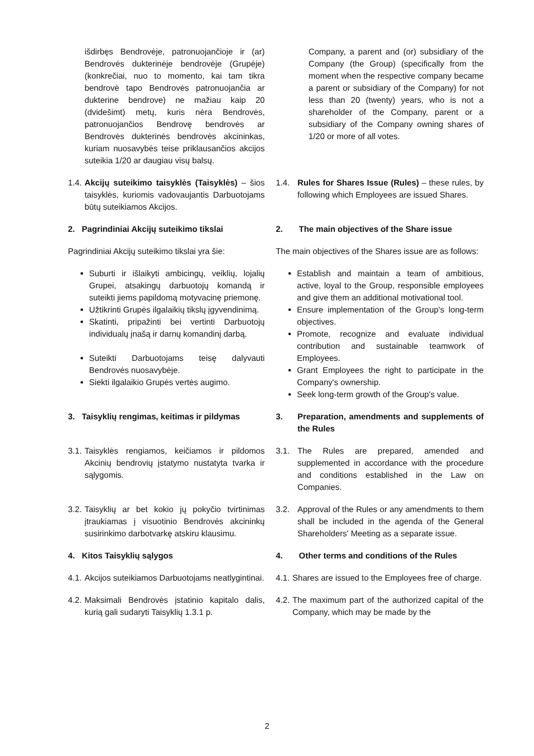| išdirbęs Bendrovėje, patronuojančioje ir (ar) Bendrovės dukterinėje bendrovėje (Grupėje) (konkrečiai, nuo to momento, kai tam tikra bendrovė tapo Bendrovės patronuojančia ar dukterine bendrove) ne mažiau kaip 20 (dvidešimt) metų, kuris nėra Bendrovės, patronuojančios Bendrovę bendrovės ar Bendrovės dukterinės bendrovės akcininkas, kuriam nuosavybės teise priklausančios akcijos suteikia 1/20 ar daugiau visų balsų. | Company, a parent and (or) subsidiary of the Company (the Group) (specifically from the moment when the respective company became a parent or subsidiary of the Company) for not less than 20 (twenty) years, who is not a shareholder of the Company, parent or a subsidiary of the Company owning shares of 1/20 or more of all votes. |
| 1.4. Akcijų suteikimo taisyklės (Taisyklės) – šios taisyklės, kuriomis vadovaujantis Darbuotojams būtų suteikiamos Akcijos. | 1.4. Rules for Shares Issue (Rules) – these rules, by following which Employees are issued Shares. |
| 2. Pagrindiniai Akcijų suteikimo tikslai | 2. The main objectives of the Share issue |
| Pagrindiniai Akcijų suteikimo tikslai yra šie: | The main objectives of the Shares issue are as follows: |
| Suburti ir išlaikyti ambicingų, veiklių, lojalių Grupei, atsakingų darbuotojų komandą ir suteikti jiems papildomą motyvacinę priemonę. Užtikrinti Grupės ilgalaikių tikslų įgyvendinimą. Skatinti, pripažinti bei vertinti Darbuotojų individualų įnašą ir darnų komandinį darbą. Suteikti Darbuotojams teisę dalyvauti Bendrovės nuosavybėje. Siekti ilgalaikio Grupės vertės augimo. | Establish and maintain a team of ambitious, active, loyal to the Group, responsible employees and give them an additional motivational tool. Ensure implementation of the Group's long-term objectives. Promote, recognize and evaluate individual contribution and sustainable teamwork of Employees. Grant Employees the right to participate in the Company's ownership. Seek long-term growth of the Group's value. |
| 3. Taisyklių rengimas, keitimas ir pildymas | 3. Preparation, amendments and supplements of the Rules |
| 3.1. Taisyklės rengiamos, keičiamos ir pildomos Akcinių bendrovių įstatymo nustatyta tvarka ir sąlygomis. | 3.1. The Rules are prepared, amended and supplemented in accordance with the procedure and conditions established in the Law on Companies. |
| 3.2. Taisyklių ar bet kokio jų pokyčio tvirtinimas įtraukiamas į visuotinio Bendrovės akcininkų susirinkimo darbotvarkę atskiru klausimu. | 3.2. Approval of the Rules or any amendments to them shall be included in the agenda of the General Shareholders' Meeting as a separate issue. |
| 4. Kitos Taisyklių sąlygos | 4. Other terms and conditions of the Rules |
| 4.1. Akcijos suteikiamos Darbuotojams neatlygintinai. | 4.1. Shares are issued to the Employees free of charge. |
| 4.2. Maksimali Bendrovės įstatinio kapitalo dalis, kurią gali sudaryti Taisyklių 1.3.1 p. | 4.2. The maximum part of the authorized capital of the Company, which may be made by the |
2